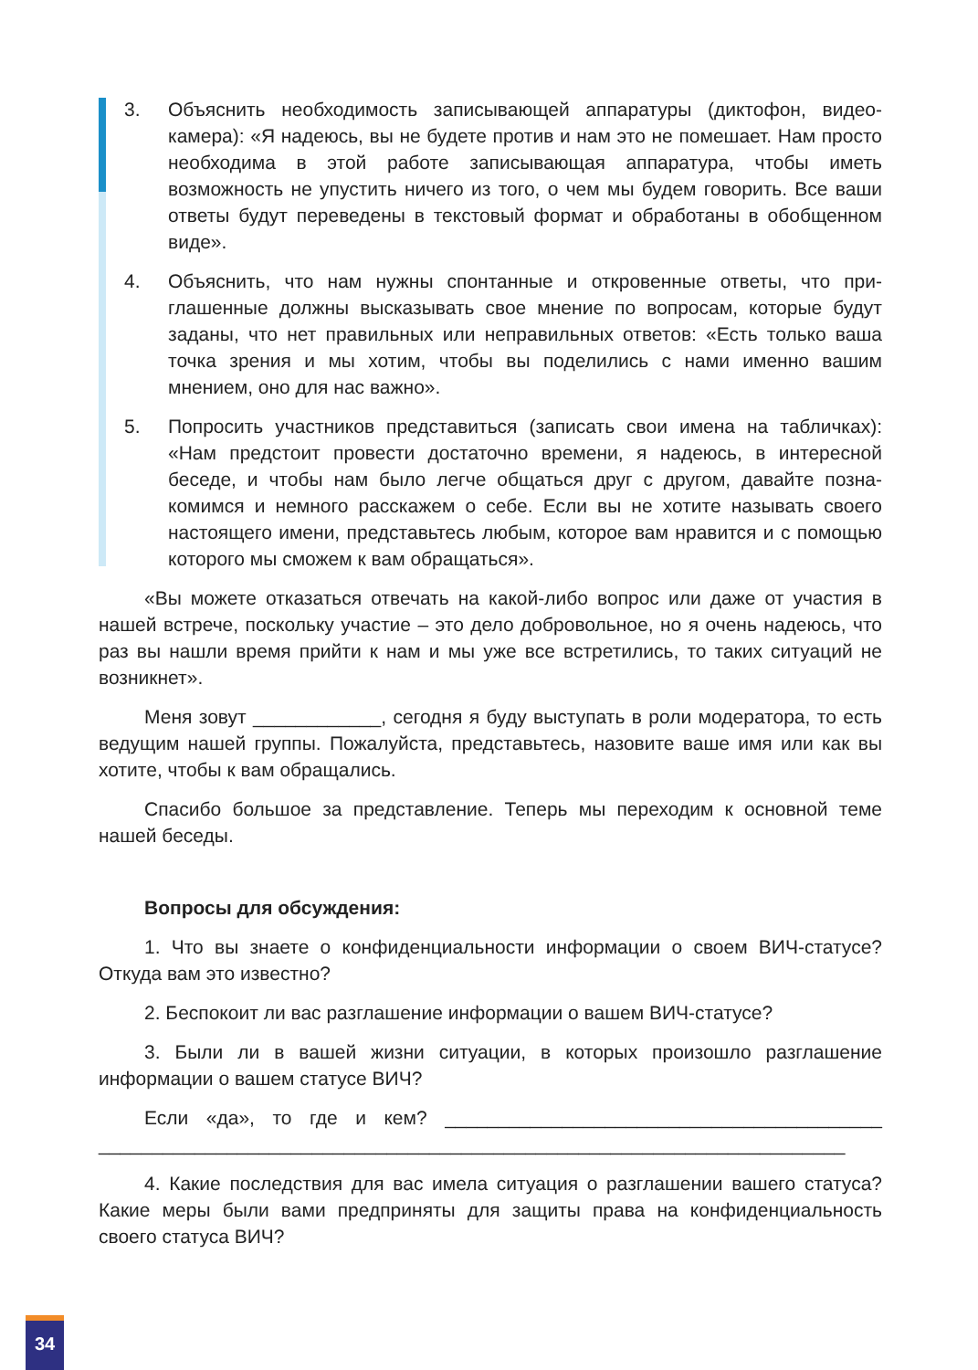3. Объяснить необходимость записывающей аппаратуры (диктофон, видео­камера): «Я надеюсь, вы не будете против и нам это не помешает. Нам просто необходима в этой работе записывающая аппаратура, чтобы иметь возможность не упустить ничего из того, о чем мы будем говорить. Все ваши ответы будут переведены в текстовый формат и обработаны в обобщенном виде».
4. Объяснить, что нам нужны спонтанные и откровенные ответы, что при­глашенные должны высказывать свое мнение по вопросам, которые бу­дут заданы, что нет правильных или неправильных ответов: «Есть только ваша точка зрения и мы хотим, чтобы вы поделились с нами именно ва­шим мнением, оно для нас важно».
5. Попросить участников представиться (записать свои имена на табличках): «Нам предстоит провести достаточно времени, я надеюсь, в интересной беседе, и чтобы нам было легче общаться друг с другом, давайте позна­комимся и немного расскажем о себе. Если вы не хотите называть своего настоящего имени, представьтесь любым, которое вам нравится и с помо­щью которого мы сможем к вам обращаться».
«Вы можете отказаться отвечать на какой-либо вопрос или даже от уча­стия в нашей встрече, поскольку участие – это дело добровольное, но я очень надеюсь, что раз вы нашли время прийти к нам и мы уже все встретились, то таких ситуаций не возникнет».
Меня зовут ____________, сегодня я буду выступать в роли модератора, то есть ведущим нашей группы. Пожалуйста, представьтесь, назовите ваше имя или как вы хотите, чтобы к вам обращались.
Спасибо большое за представление. Теперь мы переходим к основной теме нашей беседы.
Вопросы для обсуждения:
1. Что вы знаете о конфиденциальности информации о своем ВИЧ-ста­тусе? Откуда вам это известно?
2. Беспокоит ли вас разглашение информации о вашем ВИЧ-статусе?
3. Были ли в вашей жизни ситуации, в которых произошло разглашение информации о вашем статусе ВИЧ?
Если «да», то где и кем? _________________________________________ ______________________________________________________________________
4. Какие последствия для вас имела ситуация о разглашении вашего статуса? Какие меры были вами предприняты для защиты права на конфи­денциальность своего статуса ВИЧ?
34